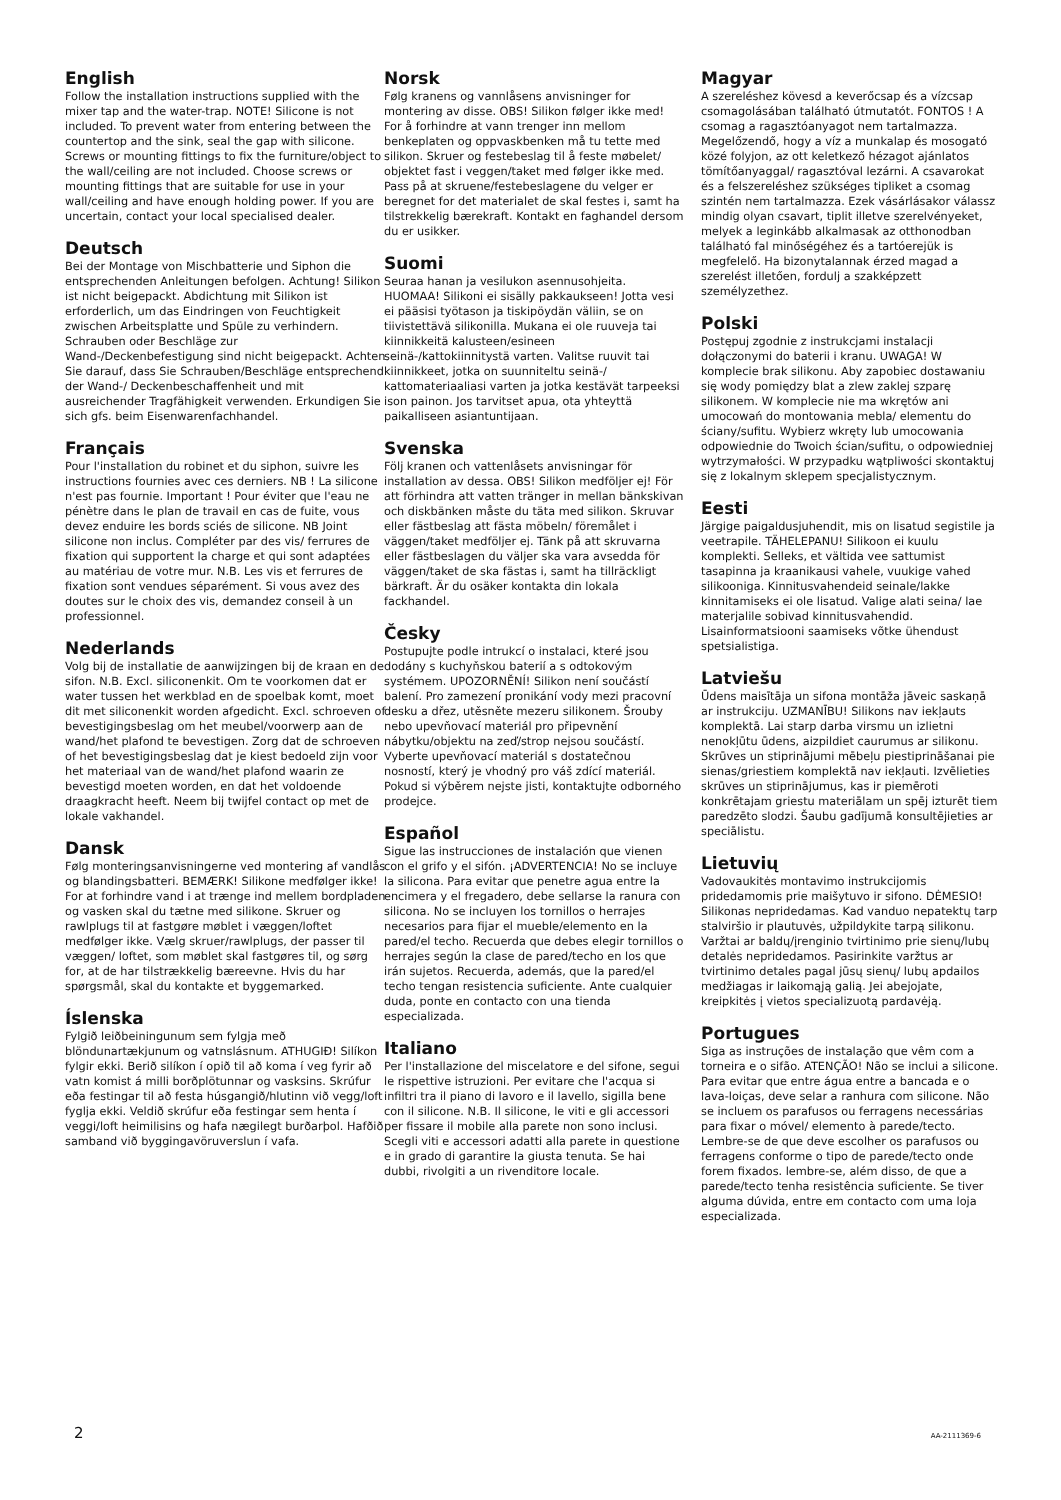English
Follow the installation instructions supplied with the mixer tap and the water-trap. NOTE! Silicone is not included. To prevent water from entering between the countertop and the sink, seal the gap with silicone. Screws or mounting fittings to fix the furniture/object to the wall/ceiling are not included. Choose screws or mounting fittings that are suitable for use in your wall/ceiling and have enough holding power. If you are uncertain, contact your local specialised dealer.
Deutsch
Bei der Montage von Mischbatterie und Siphon die entsprechenden Anleitungen befolgen. Achtung! Silikon ist nicht beigepackt. Abdichtung mit Silikon ist erforderlich, um das Eindringen von Feuchtigkeit zwischen Arbeitsplatte und Spüle zu verhindern. Schrauben oder Beschläge zur Wand-/Deckenbefestigung sind nicht beigepackt. Achten Sie darauf, dass Sie Schrauben/Beschläge entsprechend der Wand-/ Deckenbeschaffenheit und mit ausreichender Tragfähigkeit verwenden. Erkundigen Sie sich gfs. beim Eisenwarenfachhandel.
Français
Pour l'installation du robinet et du siphon, suivre les instructions fournies avec ces derniers. NB ! La silicone n'est pas fournie. Important ! Pour éviter que l'eau ne pénètre dans le plan de travail en cas de fuite, vous devez enduire les bords sciés de silicone. NB Joint silicone non inclus. Compléter par des vis/ ferrures de fixation qui supportent la charge et qui sont adaptées au matériau de votre mur. N.B. Les vis et ferrures de fixation sont vendues séparément. Si vous avez des doutes sur le choix des vis, demandez conseil à un professionnel.
Nederlands
Volg bij de installatie de aanwijzingen bij de kraan en de sifon. N.B. Excl. siliconenkit. Om te voorkomen dat er water tussen het werkblad en de spoelbak komt, moet dit met siliconenkit worden afgedicht. Excl. schroeven of bevestigingsbeslag om het meubel/voorwerp aan de wand/het plafond te bevestigen. Zorg dat de schroeven of het bevestigingsbeslag dat je kiest bedoeld zijn voor het materiaal van de wand/het plafond waarin ze bevestigd moeten worden, en dat het voldoende draagkracht heeft. Neem bij twijfel contact op met de lokale vakhandel.
Dansk
Følg monteringsanvisningerne ved montering af vandlås og blandingsbatteri. BEMÆRK! Silikone medfølger ikke! For at forhindre vand i at trænge ind mellem bordpladen og vasken skal du tætne med silikone. Skruer og rawlplugs til at fastgøre møblet i væggen/loftet medfølger ikke. Vælg skruer/rawlplugs, der passer til væggen/ loftet, som møblet skal fastgøres til, og sørg for, at de har tilstrækkelig bæreevne. Hvis du har spørgsmål, skal du kontakte et byggemarked.
Íslenska
Fylgið leiðbeiningunum sem fylgja með blöndunartækjunum og vatnslásnum. ATHUGIÐ! Silíkon fylgir ekki. Berið silíkon í opið til að koma í veg fyrir að vatn komist á milli borðplötunnar og vasksins. Skrúfur eða festingar til að festa húsgangið/hlutinn við vegg/loft fyglja ekki. Veldið skrúfur eða festingar sem henta í veggi/loft heimilisins og hafa nægilegt burðarþol. Hafðið samband við byggingavöruverslun í vafa.
Norsk
Følg kranens og vannlåsens anvisninger for montering av disse. OBS! Silikon følger ikke med! For å forhindre at vann trenger inn mellom benkeplaten og oppvaskbenken må tu tette med silikon. Skruer og festebeslag til å feste møbelet/ objektet fast i veggen/taket med følger ikke med. Pass på at skruene/festebeslagene du velger er beregnet for det materialet de skal festes i, samt ha tilstrekkelig bærekraft. Kontakt en faghandel dersom du er usikker.
Suomi
Seuraa hanan ja vesilukon asennusohjeita. HUOMAA! Silikoni ei sisälly pakkaukseen! Jotta vesi ei pääsisi työtason ja tiskipöydän väliin, se on tiivistettävä silikonilla. Mukana ei ole ruuveja tai kiinnikkeitä kalusteen/esineen seinä-/kattokiinnitystä varten. Valitse ruuvit tai kiinnikkeet, jotka on suunniteltu seinä-/ kattomateriaaliasi varten ja jotka kestävät tarpeeksi ison painon. Jos tarvitset apua, ota yhteyttä paikalliseen asiantuntijaan.
Svenska
Följ kranen och vattenlåsets anvisningar för installation av dessa. OBS! Silikon medföljer ej! För att förhindra att vatten tränger in mellan bänkskivan och diskbänken måste du täta med silikon. Skruvar eller fästbeslag att fästa möbeln/ föremålet i väggen/taket medföljer ej. Tänk på att skruvarna eller fästbeslagen du väljer ska vara avsedda för väggen/taket de ska fästas i, samt ha tillräckligt bärkraft. Är du osäker kontakta din lokala fackhandel.
Česky
Postupujte podle intrukcí o instalaci, které jsou dodány s kuchyňskou baterií a s odtokovým systémem. UPOZORNĚNÍ! Silikon není součástí balení. Pro zamezení pronikání vody mezi pracovní desku a dřez, utěsněte mezeru silikonem. Šrouby nebo upevňovací materiál pro připevnění nábytku/objektu na zeď/strop nejsou součástí. Vyberte upevňovací materiál s dostatečnou nosností, který je vhodný pro váš zdící materiál. Pokud si výběrem nejste jisti, kontaktujte odborného prodejce.
Español
Sigue las instrucciones de instalación que vienen con el grifo y el sifón. ¡ADVERTENCIA! No se incluye la silicona. Para evitar que penetre agua entre la encimera y el fregadero, debe sellarse la ranura con silicona. No se incluyen los tornillos o herrajes necesarios para fijar el mueble/elemento en la pared/el techo. Recuerda que debes elegir tornillos o herrajes según la clase de pared/techo en los que irán sujetos. Recuerda, además, que la pared/el techo tengan resistencia suficiente. Ante cualquier duda, ponte en contacto con una tienda especializada.
Italiano
Per l'installazione del miscelatore e del sifone, segui le rispettive istruzioni. Per evitare che l'acqua si infiltri tra il piano di lavoro e il lavello, sigilla bene con il silicone. N.B. Il silicone, le viti e gli accessori per fissare il mobile alla parete non sono inclusi. Scegli viti e accessori adatti alla parete in questione e in grado di garantire la giusta tenuta. Se hai dubbi, rivolgiti a un rivenditore locale.
Magyar
A szereléshez kövesd a keverőcsap és a vízcsap csomagolásában található útmutatót. FONTOS ! A csomag a ragasztóanyagot nem tartalmazza. Megelőzendő, hogy a víz a munkalap és mosogató közé folyjon, az ott keletkező hézagot ajánlatos tömítőanyaggal/ ragasztóval lezárni. A csavarokat és a felszereléshez szükséges tipliket a csomag szintén nem tartalmazza. Ezek vásárlásakor válassz mindig olyan csavart, tiplit illetve szerelvényeket, melyek a leginkább alkalmasak az otthonodban található fal minőségéhez és a tartóerejük is megfelelő. Ha bizonytalannak érzed magad a szerelést illetően, fordulj a szakképzett személyzethez.
Polski
Postępuj zgodnie z instrukcjami instalacji dołączonymi do baterii i kranu. UWAGA! W komplecie brak silikonu. Aby zapobiec dostawaniu się wody pomiędzy blat a zlew zaklej szparę silikonem. W komplecie nie ma wkrętów ani umocowań do montowania mebla/ elementu do ściany/sufitu. Wybierz wkręty lub umocowania odpowiednie do Twoich ścian/sufitu, o odpowiedniej wytrzymałości. W przypadku wątpliwości skontaktuj się z lokalnym sklepem specjalistycznym.
Eesti
Järgige paigaldusjuhendit, mis on lisatud segistile ja veetrapile. TÄHELEPANU! Silikoon ei kuulu komplekti. Selleks, et vältida vee sattumist tasapinna ja kraanikausi vahele, vuukige vahed silikooniga. Kinnitusvahendeid seinale/lakke kinnitamiseks ei ole lisatud. Valige alati seina/ lae materjalile sobivad kinnitusvahendid. Lisainformatsiooni saamiseks võtke ühendust spetsialistiga.
Latviešu
Ūdens maisītāja un sifona montāža jāveic saskaņā ar instrukciju. UZMANĪBU! Silikons nav iekļauts komplektā. Lai starp darba virsmu un izlietni nenokļūtu ūdens, aizpildiet caurumus ar silikonu. Skrūves un stiprinājumi mēbeļu piestiprināšanai pie sienas/griestiem komplektā nav iekļauti. Izvēlieties skrūves un stiprinājumus, kas ir piemēroti konkrētajam griestu materiālam un spēj izturēt tiem paredzēto slodzi. Šaubu gadījumā konsultējieties ar speciālistu.
Lietuvių
Vadovaukitės montavimo instrukcijomis pridedamomis prie maišytuvo ir sifono. DĖMESIO! Silikonas nepridedamas. Kad vanduo nepatektų tarp stalviršio ir plautuvės, užpildykite tarpą silikonu. Varžtai ar baldų/įrenginio tvirtinimo prie sienų/lubų detalės nepridedamos. Pasirinkite varžtus ar tvirtinimo detales pagal jūsų sienų/ lubų apdailos medžiagas ir laikomąją galią. Jei abejojate, kreipkitės į vietos specializuotą pardavėją.
Portugues
Siga as instruções de instalação que vêm com a torneira e o sifão. ATENÇÃO! Não se inclui a silicone. Para evitar que entre água entre a bancada e o lava-loiças, deve selar a ranhura com silicone. Não se incluem os parafusos ou ferragens necessárias para fixar o móvel/ elemento à parede/tecto. Lembre-se de que deve escolher os parafusos ou ferragens conforme o tipo de parede/tecto onde forem fixados. lembre-se, além disso, de que a parede/tecto tenha resistência suficiente. Se tiver alguma dúvida, entre em contacto com uma loja especializada.
2 AA-2111369-6